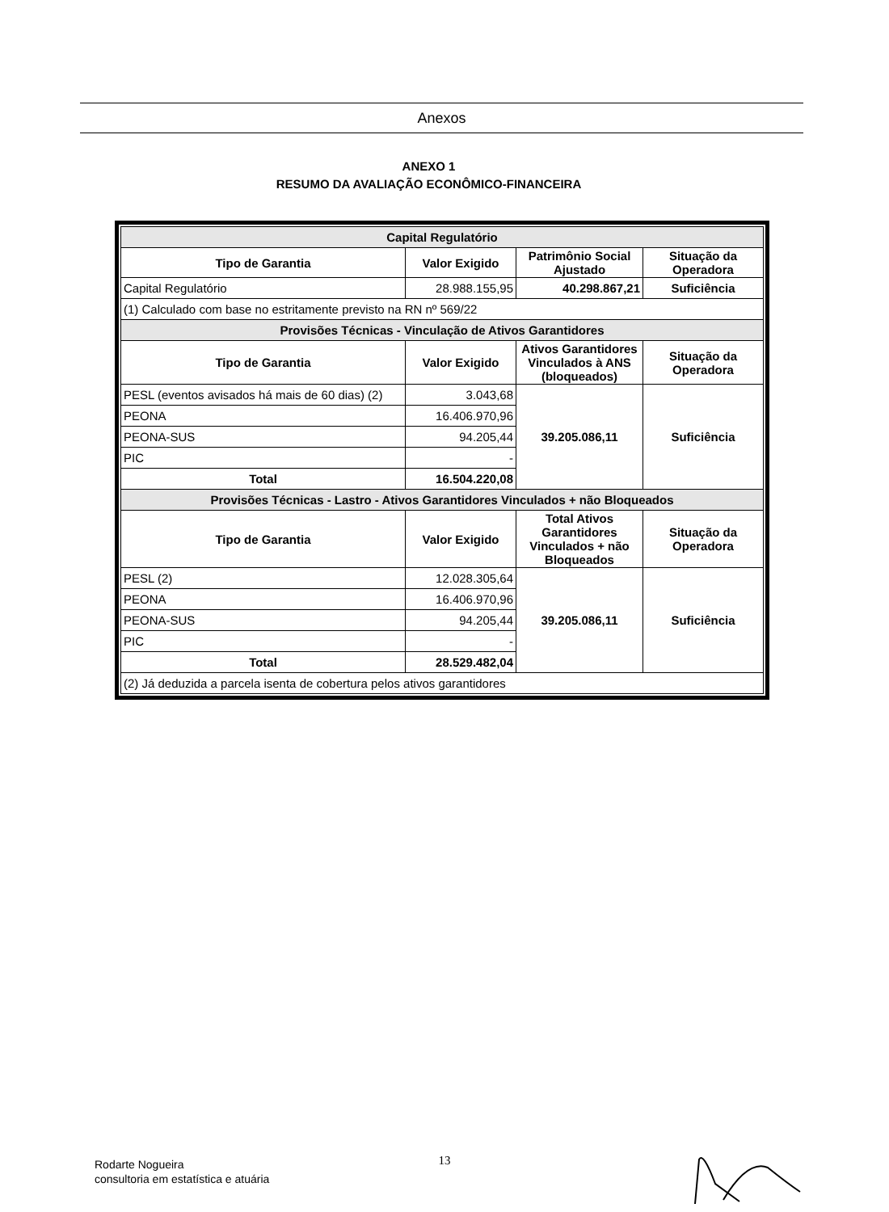Anexos
ANEXO 1
RESUMO DA AVALIAÇÃO ECONÔMICO-FINANCEIRA
| Capital Regulatório | | | |
| --- | --- | --- | --- |
| Tipo de Garantia | Valor Exigido | Patrimônio Social Ajustado | Situação da Operadora |
| Capital Regulatório | 28.988.155,95 | 40.298.867,21 | Suficiência |
| (1) Calculado com base no estritamente previsto na RN nº 569/22 | | | |
| Provisões Técnicas - Vinculação de Ativos Garantidores | | | |
| Tipo de Garantia | Valor Exigido | Ativos Garantidores Vinculados à ANS (bloqueados) | Situação da Operadora |
| PESL (eventos avisados há mais de 60 dias) (2) | 3.043,68 | 39.205.086,11 | Suficiência |
| PEONA | 16.406.970,96 | | |
| PEONA-SUS | 94.205,44 | | |
| PIC | - | | |
| Total | 16.504.220,08 | | |
| Provisões Técnicas - Lastro - Ativos Garantidores Vinculados + não Bloqueados | | | |
| Tipo de Garantia | Valor Exigido | Total Ativos Garantidores Vinculados + não Bloqueados | Situação da Operadora |
| PESL (2) | 12.028.305,64 | 39.205.086,11 | Suficiência |
| PEONA | 16.406.970,96 | | |
| PEONA-SUS | 94.205,44 | | |
| PIC | - | | |
| Total | 28.529.482,04 | | |
| (2) Já deduzida a parcela isenta de cobertura pelos ativos garantidores | | | |
13
Rodarte Nogueira
consultoria em estatística e atuária